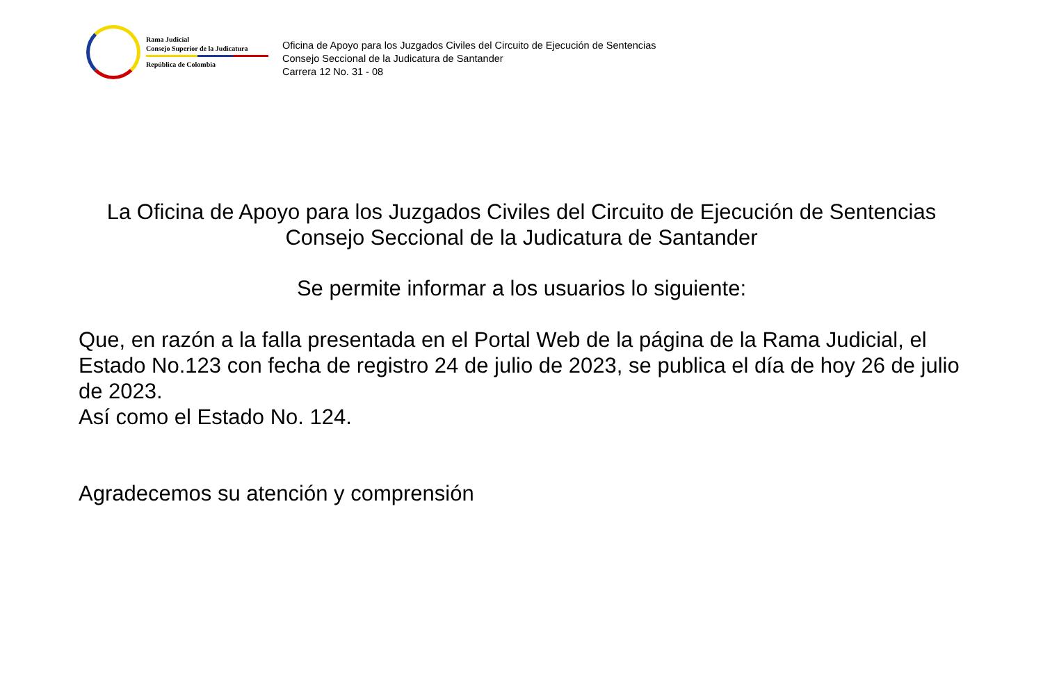Rama Judicial
Consejo Superior de la Judicatura
República de Colombia
Oficina de Apoyo para los Juzgados Civiles del Circuito de Ejecución de Sentencias
Consejo Seccional de la Judicatura de Santander
Carrera 12 No. 31 - 08
La Oficina de Apoyo para los Juzgados Civiles del Circuito de Ejecución de Sentencias
Consejo Seccional de la Judicatura de Santander
Se permite informar a los usuarios lo siguiente:
Que, en razón a la falla presentada en el Portal Web de la página de la Rama Judicial, el Estado No.123 con fecha de registro 24 de julio de 2023, se publica el día de hoy 26 de julio de 2023.
Así como el Estado No. 124.
Agradecemos su atención y comprensión